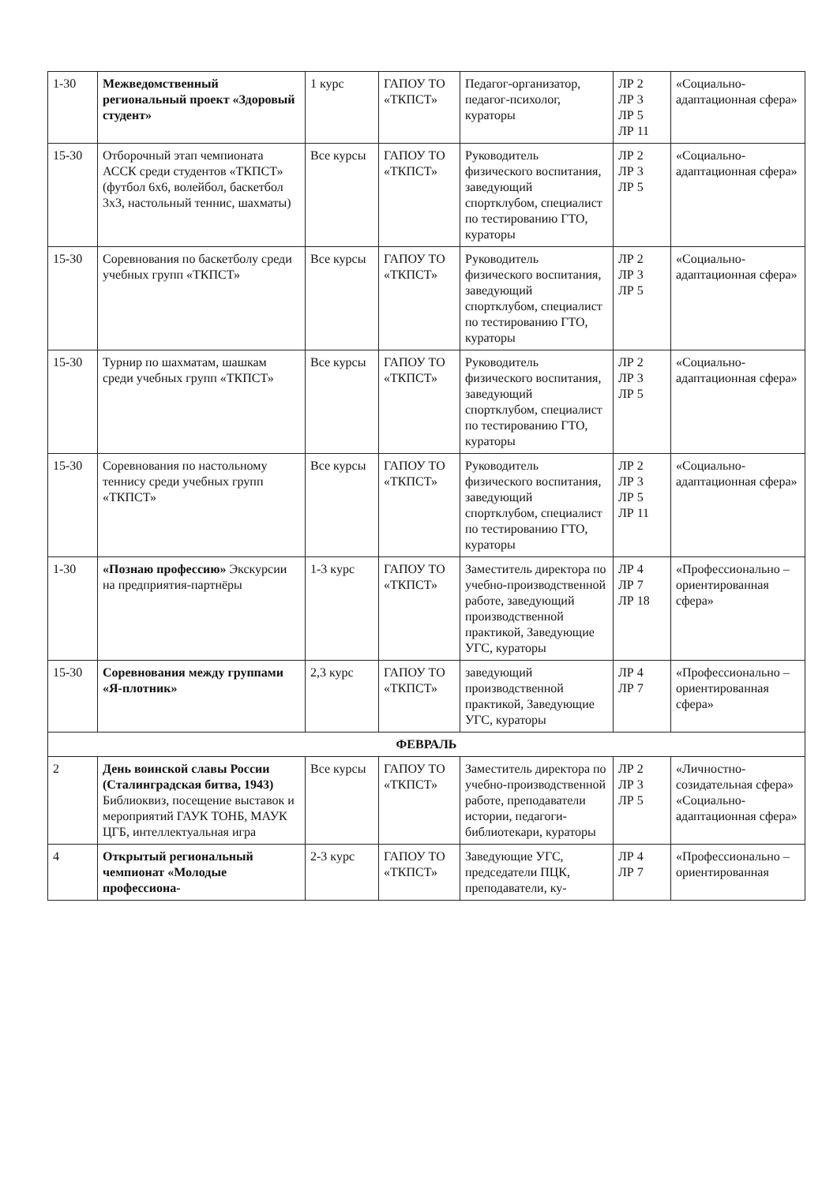| 1-30 | Межведомственный региональный проект «Здоровый студент» | 1 курс | ГАПОУ ТО «ТКПСТ» | Педагог-организатор, педагог-психолог, кураторы | ЛР 2 ЛР 3 ЛР 5 ЛР 11 | «Социально-адаптационная сфера» |
| 15-30 | Отборочный этап чемпионата АССК среди студентов «ТКПСТ» (футбол 6х6, волейбол, баскетбол 3х3, настольный теннис, шахматы) | Все курсы | ГАПОУ ТО «ТКПСТ» | Руководитель физического воспитания, заведующий спортклубом, специалист по тестированию ГТО, кураторы | ЛР 2 ЛР 3 ЛР 5 | «Социально-адаптационная сфера» |
| 15-30 | Соревнования по баскетболу среди учебных групп «ТКПСТ» | Все курсы | ГАПОУ ТО «ТКПСТ» | Руководитель физического воспитания, заведующий спортклубом, специалист по тестированию ГТО, кураторы | ЛР 2 ЛР 3 ЛР 5 | «Социально-адаптационная сфера» |
| 15-30 | Турнир по шахматам, шашкам среди учебных групп «ТКПСТ» | Все курсы | ГАПОУ ТО «ТКПСТ» | Руководитель физического воспитания, заведующий спортклубом, специалист по тестированию ГТО, кураторы | ЛР 2 ЛР 3 ЛР 5 | «Социально-адаптационная сфера» |
| 15-30 | Соревнования по настольному теннису среди учебных групп «ТКПСТ» | Все курсы | ГАПОУ ТО «ТКПСТ» | Руководитель физического воспитания, заведующий спортклубом, специалист по тестированию ГТО, кураторы | ЛР 2 ЛР 3 ЛР 5 ЛР 11 | «Социально-адаптационная сфера» |
| 1-30 | «Познаю профессию» Экскурсии на предприятия-партнёры | 1-3 курс | ГАПОУ ТО «ТКПСТ» | Заместитель директора по учебно-производственной работе, заведующий производственной практикой, Заведующие УГС, кураторы | ЛР 4 ЛР 7 ЛР 18 | «Профессионально – ориентированная сфера» |
| 15-30 | Соревнования между группами «Я-плотник» | 2,3 курс | ГАПОУ ТО «ТКПСТ» | заведующий производственной практикой, Заведующие УГС, кураторы | ЛР 4 ЛР 7 | «Профессионально – ориентированная сфера» |
| ФЕВРАЛЬ | | | | | | |
| 2 | День воинской славы России (Сталинградская битва, 1943) Библиоквиз, посещение выставок и мероприятий ГАУК ТОНБ, МАУК ЦГБ, интеллектуальная игра | Все курсы | ГАПОУ ТО «ТКПСТ» | Заместитель директора по учебно-производственной работе, преподаватели истории, педагоги-библиотекари, кураторы | ЛР 2 ЛР 3 ЛР 5 | «Личностно-созидательная сфера» «Социально-адаптационная сфера» |
| 4 | Открытый региональный чемпионат «Молодые профессиона- | 2-3 курс | ГАПОУ ТО «ТКПСТ» | Заведующие УГС, председатели ПЦК, преподаватели, ку- | ЛР 4 ЛР 7 | «Профессионально – ориентированная |